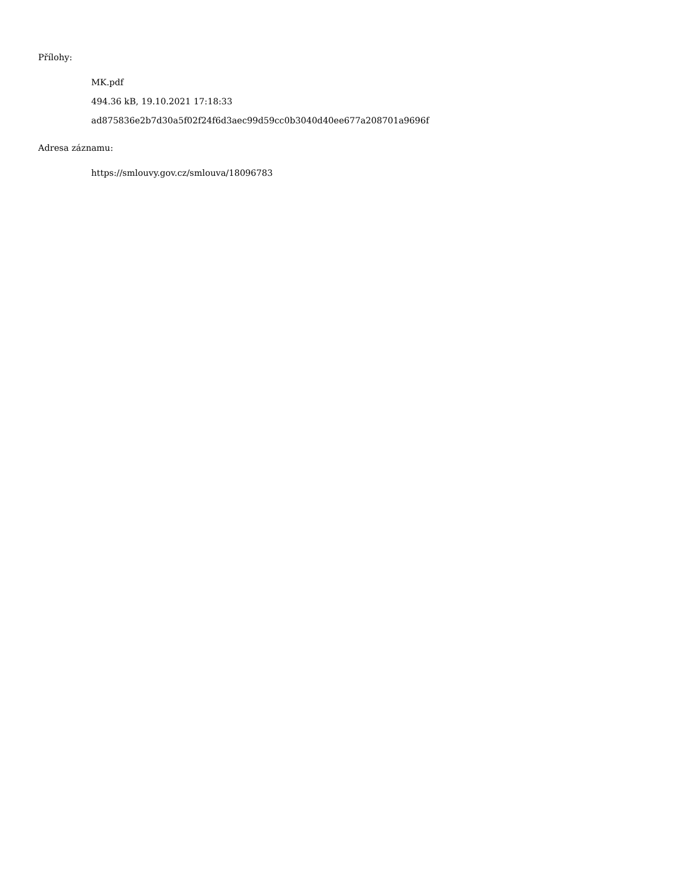Přílohy:
MK.pdf
494.36 kB, 19.10.2021 17:18:33
ad875836e2b7d30a5f02f24f6d3aec99d59cc0b3040d40ee677a208701a9696f
Adresa záznamu:
https://smlouvy.gov.cz/smlouva/18096783